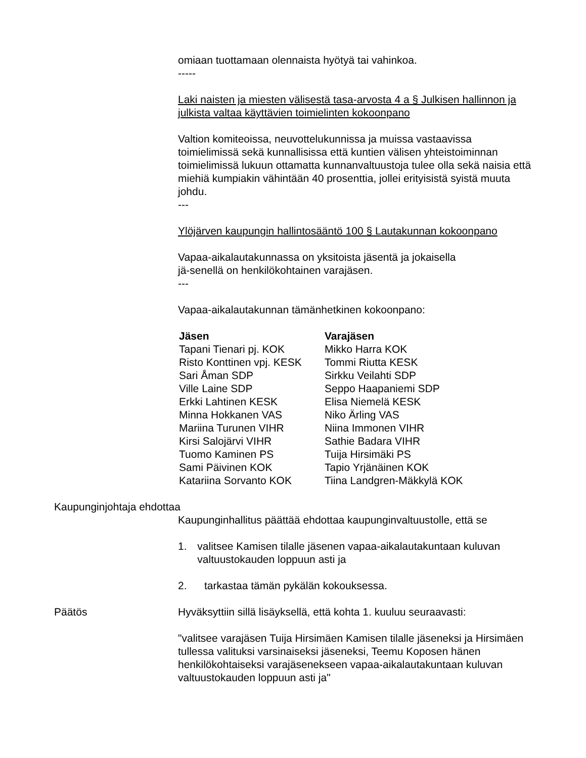omiaan tuottamaan olennaista hyötyä tai vahinkoa.
-----
Laki naisten ja miesten välisestä tasa-arvosta 4 a § Julkisen hallinnon ja julkista valtaa käyttävien toimielinten kokoonpano
Valtion komiteoissa, neuvottelukunnissa ja muissa vastaavissa toimielimissä sekä kunnallisissa että kuntien välisen yhteistoiminnan toimielimissä lukuun ottamatta kunnanvaltuustoja tulee olla sekä naisia että miehiä kumpiakin vähintään 40 prosenttia, jollei erityisistä syistä muuta johdu.
---
Ylöjärven kaupungin hallintosääntö 100 § Lautakunnan kokoonpano
Vapaa-aikalautakunnassa on yksitoista jäsentä ja jokaisella
jä-senellä on henkilökohtainen varajäsen.
---
Vapaa-aikalautakunnan tämänhetkinen kokoonpano:
| Jäsen | Varajäsen |
| --- | --- |
| Tapani Tienari pj. KOK | Mikko Harra KOK |
| Risto Konttinen vpj. KESK | Tommi Riutta KESK |
| Sari Åman SDP | Sirkku Veilahti SDP |
| Ville Laine SDP | Seppo Haapaniemi SDP |
| Erkki Lahtinen KESK | Elisa Niemelä KESK |
| Minna Hokkanen VAS | Niko Ärling VAS |
| Mariina Turunen VIHR | Niina Immonen VIHR |
| Kirsi Salojärvi VIHR | Sathie Badara VIHR |
| Tuomo Kaminen PS | Tuija Hirsimäki PS |
| Sami Päivinen KOK | Tapio Yrjänäinen KOK |
| Katariina Sorvanto KOK | Tiina Landgren-Mäkkylä KOK |
Kaupunginjohtaja ehdottaa
Kaupunginhallitus päättää ehdottaa kaupunginvaltuustolle, että se
1. valitsee Kamisen tilalle jäsenen vapaa-aikalautakuntaan kuluvan valtuustokauden loppuun asti ja
2. tarkastaa tämän pykälän kokouksessa.
Päätös Hyväksyttiin sillä lisäyksellä, että kohta 1. kuuluu seuraavasti:
"valitsee varajäsen Tuija Hirsimäen Kamisen tilalle jäseneksi ja Hirsimäen tullessa valituksi varsinaiseksi jäseneksi, Teemu Koposen hänen henkilökohtaiseksi varajäsenekseen vapaa-aikalautakuntaan kuluvan valtuustokauden loppuun asti ja"